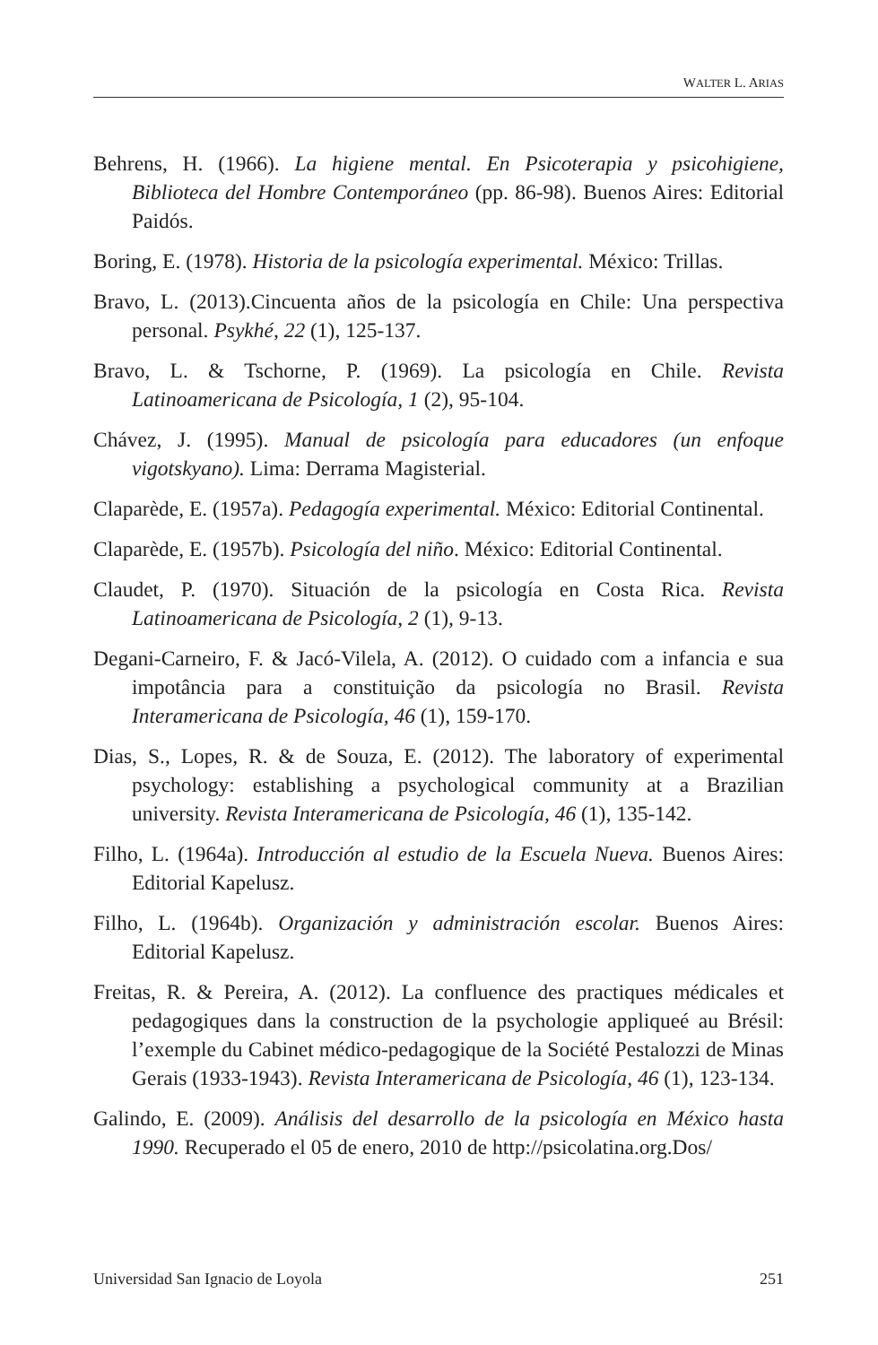WALTER L. ARIAS
Behrens, H. (1966). La higiene mental. En Psicoterapia y psicohigiene, Biblioteca del Hombre Contemporáneo (pp. 86-98). Buenos Aires: Editorial Paidós.
Boring, E. (1978). Historia de la psicología experimental. México: Trillas.
Bravo, L. (2013).Cincuenta años de la psicología en Chile: Una perspectiva personal. Psykhé, 22 (1), 125-137.
Bravo, L. & Tschorne, P. (1969). La psicología en Chile. Revista Latinoamericana de Psicología, 1 (2), 95-104.
Chávez, J. (1995). Manual de psicología para educadores (un enfoque vigotskyano). Lima: Derrama Magisterial.
Claparède, E. (1957a). Pedagogía experimental. México: Editorial Continental.
Claparède, E. (1957b). Psicología del niño. México: Editorial Continental.
Claudet, P. (1970). Situación de la psicología en Costa Rica. Revista Latinoamericana de Psicología, 2 (1), 9-13.
Degani-Carneiro, F. & Jacó-Vilela, A. (2012). O cuidado com a infancia e sua impotância para a constituição da psicología no Brasil. Revista Interamericana de Psicología, 46 (1), 159-170.
Dias, S., Lopes, R. & de Souza, E. (2012). The laboratory of experimental psychology: establishing a psychological community at a Brazilian university. Revista Interamericana de Psicología, 46 (1), 135-142.
Filho, L. (1964a). Introducción al estudio de la Escuela Nueva. Buenos Aires: Editorial Kapelusz.
Filho, L. (1964b). Organización y administración escolar. Buenos Aires: Editorial Kapelusz.
Freitas, R. & Pereira, A. (2012). La confluence des practiques médicales et pedagogiques dans la construction de la psychologie appliqueé au Brésil: l’exemple du Cabinet médico-pedagogique de la Société Pestalozzi de Minas Gerais (1933-1943). Revista Interamericana de Psicología, 46 (1), 123-134.
Galindo, E. (2009). Análisis del desarrollo de la psicología en México hasta 1990. Recuperado el 05 de enero, 2010 de http://psicolatina.org.Dos/
Universidad San Ignacio de Loyola 251